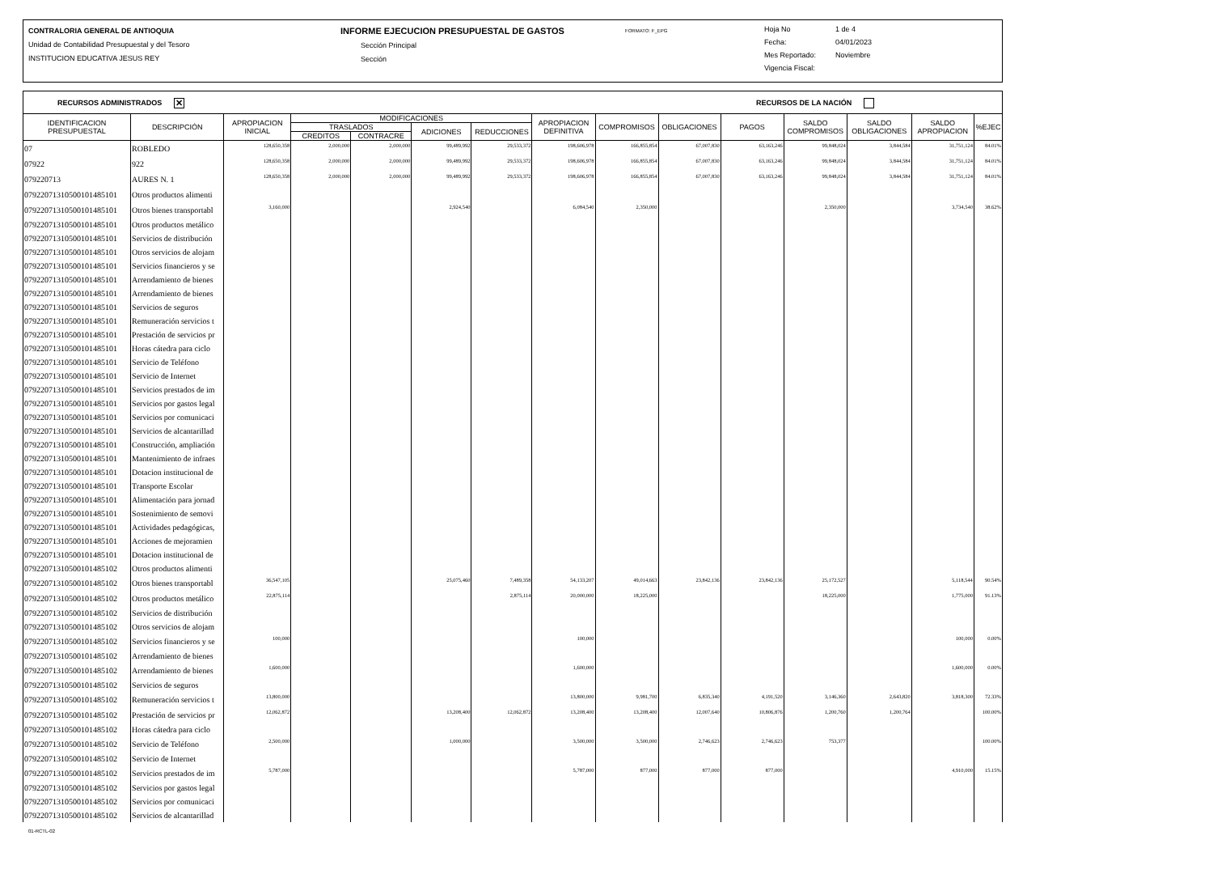CONTRALORIA GENERAL DE ANTIOQUIA
Unidad de Contabilidad Presupuestal y del Tesoro
INSTITUCION EDUCATIVA JESUS REY
INFORME EJECUCION PRESUPUESTAL DE GASTOS
Sección Principal
Sección
FORMATO: F_EPG
Hoja No 1 de 4
Fecha: 04/01/2023
Mes Reportado: Noviembre
Vigencia Fiscal:
RECURSOS ADMINISTRADOS ✕ RECURSOS DE LA NACIÓN
| IDENTIFICACION PRESUPUESTAL | DESCRIPCIÓN | APROPIACION INICIAL | MODIFICACIONES | | | | APROPIACION DEFINITIVA | COMPROMISOS | OBLIGACIONES | PAGOS | SALDO COMPROMISOS | SALDO OBLIGACIONES | SALDO APROPIACION | %EJEC |
| --- | --- | --- | --- | --- | --- | --- | --- | --- | --- | --- | --- | --- | --- | --- |
| | | | TRASLADOS | | ADICIONES | REDUCCIONES | | | | | | | | |
| | | | CREDITOS | CONTRACRE | | | | | | | | | | |
| 07 | ROBLEDO | 128,650,358 | 2,000,000 | 2,000,000 | 99,489,992 | 29,533,372 | 198,606,978 | 166,855,854 | 67,007,830 | 63,163,246 | 99,848,024 | 3,844,584 | 31,751,124 | 84.01% |
| 07922 | 922 | 128,650,358 | 2,000,000 | 2,000,000 | 99,489,992 | 29,533,372 | 198,606,978 | 166,855,854 | 67,007,830 | 63,163,246 | 99,848,024 | 3,844,584 | 31,751,124 | 84.01% |
| 079220713 | AURES N. 1 | 128,650,358 | 2,000,000 | 2,000,000 | 99,489,992 | 29,533,372 | 198,606,978 | 166,855,854 | 67,007,830 | 63,163,246 | 99,848,024 | 3,844,584 | 31,751,124 | 84.01% |
| 0792207131050010148510​1 | Otros productos alimenti | | | | | | | | | | | | | |
| 07922071310500101485101 | Otros bienes transportabl | 3,160,000 | | | 2,924,540 | | 6,084,540 | 2,350,000 | | | 2,350,000 | | 3,734,540 | 38.62% |
| 07922071310500101485101 | Otros productos metálico | | | | | | | | | | | | | |
| 07922071310500101485101 | Servicios de distribución | | | | | | | | | | | | | |
| 07922071310500101485101 | Otros servicios de alojam | | | | | | | | | | | | | |
| 07922071310500101485101 | Servicios financieros y se | | | | | | | | | | | | | |
| 07922071310500101485101 | Arrendamiento de bienes | | | | | | | | | | | | | |
| 07922071310500101485101 | Arrendamiento de bienes | | | | | | | | | | | | | |
| 07922071310500101485101 | Servicios de seguros | | | | | | | | | | | | | |
| 07922071310500101485101 | Remuneración servicios t | | | | | | | | | | | | | |
| 07922071310500101485101 | Prestación de servicios pr | | | | | | | | | | | | | |
| 07922071310500101485101 | Horas cátedra para ciclo | | | | | | | | | | | | | |
| 07922071310500101485101 | Servicio de Teléfono | | | | | | | | | | | | | |
| 07922071310500101485101 | Servicio de Internet | | | | | | | | | | | | | |
| 07922071310500101485101 | Servicios prestados de im | | | | | | | | | | | | | |
| 07922071310500101485101 | Servicios por gastos legal | | | | | | | | | | | | | |
| 07922071310500101485101 | Servicios por comunicaci | | | | | | | | | | | | | |
| 07922071310500101485101 | Servicios de alcantarillad | | | | | | | | | | | | | |
| 07922071310500101485101 | Construcción, ampliación | | | | | | | | | | | | | |
| 07922071310500101485101 | Mantenimiento de infraes | | | | | | | | | | | | | |
| 07922071310500101485101 | Dotacion institucional de | | | | | | | | | | | | | |
| 07922071310500101485101 | Transporte Escolar | | | | | | | | | | | | | |
| 07922071310500101485101 | Alimentación para jornad | | | | | | | | | | | | | |
| 07922071310500101485101 | Sostenimiento de semovi | | | | | | | | | | | | | |
| 07922071310500101485101 | Actividades pedagógicas, | | | | | | | | | | | | | |
| 07922071310500101485101 | Acciones de mejoramien | | | | | | | | | | | | | |
| 07922071310500101485101 | Dotacion institucional de | | | | | | | | | | | | | |
| 07922071310500101485102 | Otros productos alimenti | | | | | | | | | | | | | |
| 07922071310500101485102 | Otros bienes transportabl | 36,547,105 | | | 25,075,460 | 7,489,358 | 54,133,207 | 49,014,663 | 23,842,136 | 23,842,136 | 25,172,527 | | 5,118,544 | 90.54% |
| 07922071310500101485102 | Otros productos metálico | 22,875,114 | | | | 2,875,114 | 20,000,000 | 18,225,000 | | | 18,225,000 | | 1,775,000 | 91.13% |
| 07922071310500101485102 | Servicios de distribución | | | | | | | | | | | | | |
| 07922071310500101485102 | Otros servicios de alojam | | | | | | | | | | | | | |
| 07922071310500101485102 | Servicios financieros y se | 100,000 | | | | | 100,000 | | | | | | 100,000 | 0.00% |
| 07922071310500101485102 | Arrendamiento de bienes | | | | | | | | | | | | | |
| 07922071310500101485102 | Arrendamiento de bienes | 1,600,000 | | | | | 1,600,000 | | | | | | 1,600,000 | 0.00% |
| 07922071310500101485102 | Servicios de seguros | | | | | | | | | | | | | |
| 07922071310500101485102 | Remuneración servicios t | 13,800,000 | | | | | 13,800,000 | 9,981,700 | 6,835,340 | 4,191,520 | 3,146,360 | 2,643,820 | 3,818,300 | 72.33% |
| 07922071310500101485102 | Prestación de servicios pr | 12,062,872 | | | 13,208,400 | 12,062,872 | 13,208,400 | 13,208,400 | 12,007,640 | 10,806,876 | 1,200,760 | 1,200,764 | | 100.00% |
| 07922071310500101485102 | Horas cátedra para ciclo | | | | | | | | | | | | | |
| 07922071310500101485102 | Servicio de Teléfono | 2,500,000 | | | 1,000,000 | | 3,500,000 | 3,500,000 | 2,746,623 | 2,746,623 | 753,377 | | | 100.00% |
| 07922071310500101485102 | Servicio de Internet | | | | | | | | | | | | | |
| 07922071310500101485102 | Servicios prestados de im | 5,787,000 | | | | | 5,787,000 | 877,000 | 877,000 | 877,000 | | | 4,910,000 | 15.15% |
| 07922071310500101485102 | Servicios por gastos legal | | | | | | | | | | | | | |
| 07922071310500101485102 | Servicios por comunicaci | | | | | | | | | | | | | |
| 07922071310500101485102 | Servicios de alcantarillad | | | | | | | | | | | | | |
01-RCTL-02